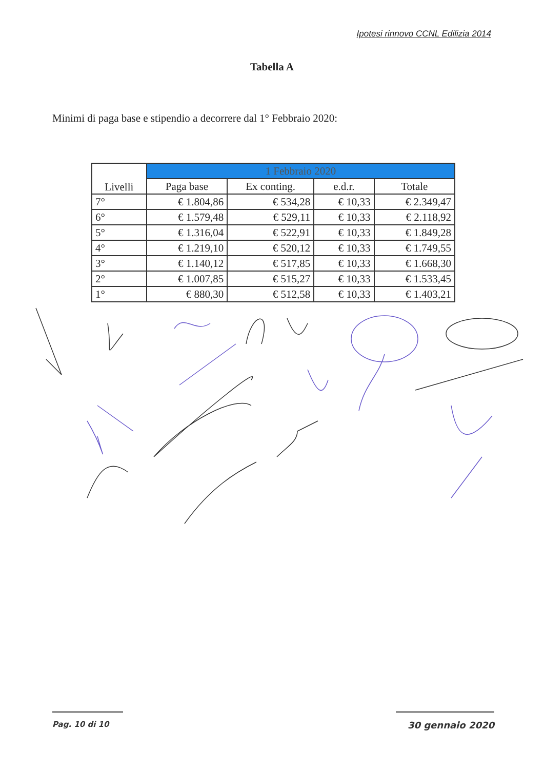Ipotesi rinnovo CCNL Edilizia 2014
Tabella A
Minimi di paga base e stipendio a decorrere dal 1° Febbraio 2020:
| Livelli | 1 Febbraio 2020 | | | |
| --- | --- | --- | --- | --- |
| | Paga base | Ex conting. | e.d.r. | Totale |
| 7° | € 1.804,86 | € 534,28 | € 10,33 | € 2.349,47 |
| 6° | € 1.579,48 | € 529,11 | € 10,33 | € 2.118,92 |
| 5° | € 1.316,04 | € 522,91 | € 10,33 | € 1.849,28 |
| 4° | € 1.219,10 | € 520,12 | € 10,33 | € 1.749,55 |
| 3° | € 1.140,12 | € 517,85 | € 10,33 | € 1.668,30 |
| 2° | € 1.007,85 | € 515,27 | € 10,33 | € 1.533,45 |
| 1° | € 880,30 | € 512,58 | € 10,33 | € 1.403,21 |
Pag. 10 di 10 30 gennaio 2020